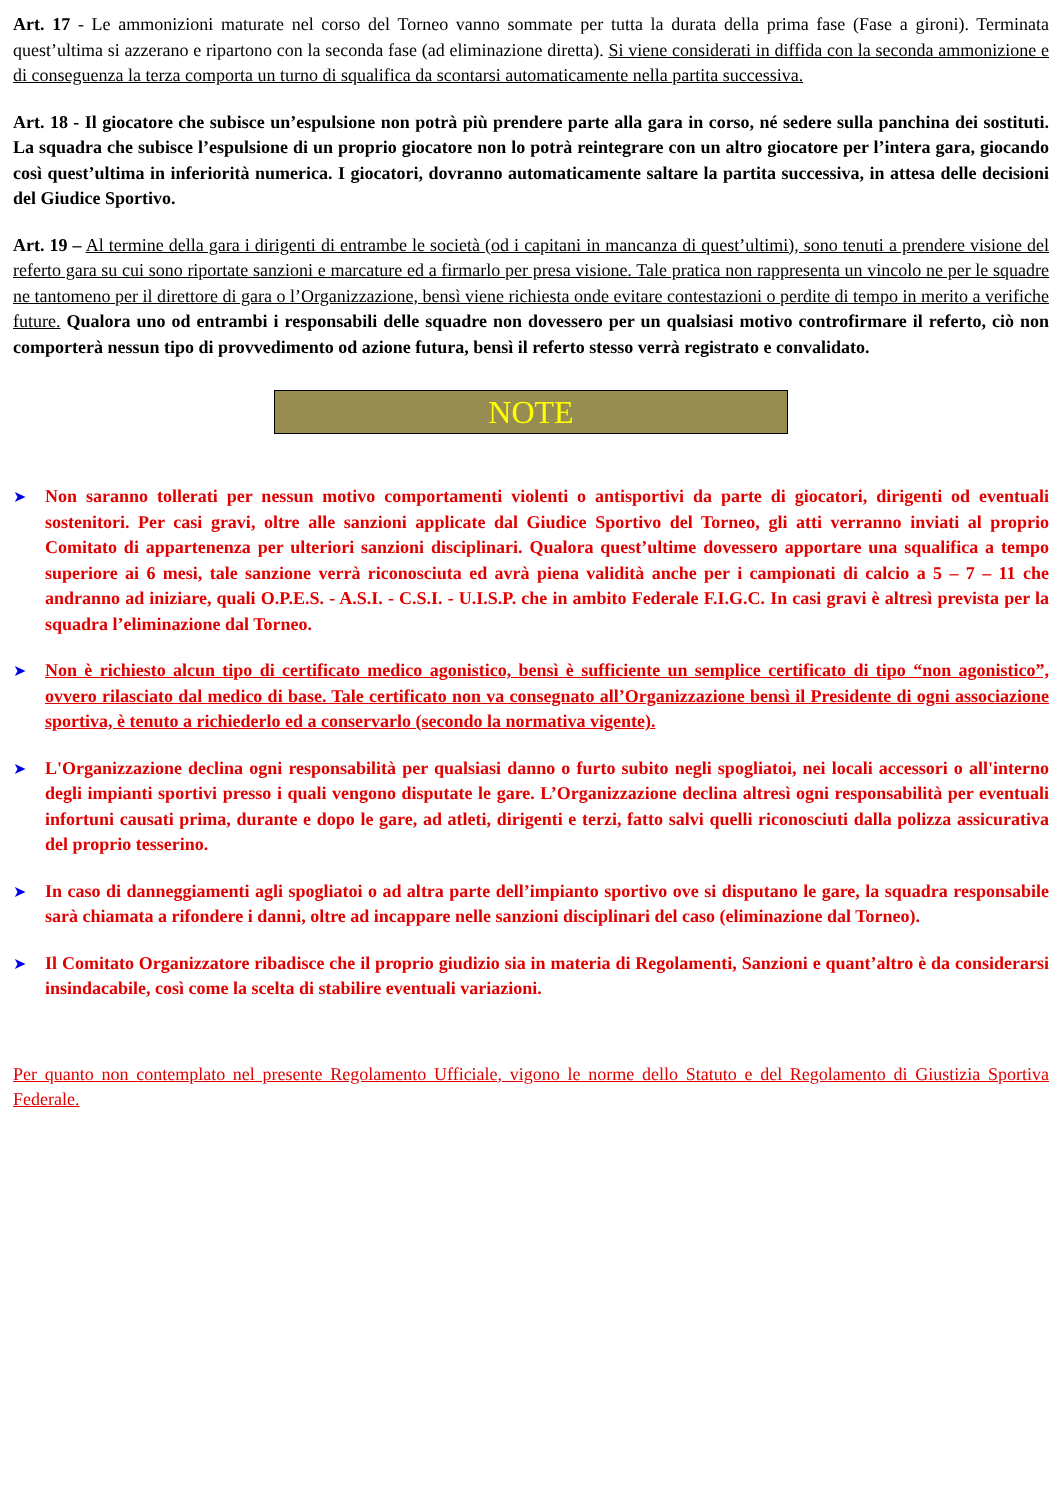Art. 17 - Le ammonizioni maturate nel corso del Torneo vanno sommate per tutta la durata della prima fase (Fase a gironi). Terminata quest’ultima si azzerano e ripartono con la seconda fase (ad eliminazione diretta). Si viene considerati in diffida con la seconda ammonizione e di conseguenza la terza comporta un turno di squalifica da scontarsi automaticamente nella partita successiva.
Art. 18 - Il giocatore che subisce un’espulsione non potrà più prendere parte alla gara in corso, né sedere sulla panchina dei sostituti. La squadra che subisce l’espulsione di un proprio giocatore non lo potrà reintegrare con un altro giocatore per l’intera gara, giocando così quest’ultima in inferiorità numerica. I giocatori, dovranno automaticamente saltare la partita successiva, in attesa delle decisioni del Giudice Sportivo.
Art. 19 – Al termine della gara i dirigenti di entrambe le società (od i capitani in mancanza di quest’ultimi), sono tenuti a prendere visione del referto gara su cui sono riportate sanzioni e marcature ed a firmarlo per presa visione. Tale pratica non rappresenta un vincolo ne per le squadre ne tantomeno per il direttore di gara o l’Organizzazione, bensì viene richiesta onde evitare contestazioni o perdite di tempo in merito a verifiche future. Qualora uno od entrambi i responsabili delle squadre non dovessero per un qualsiasi motivo controfirmare il referto, ciò non comporterà nessun tipo di provvedimento od azione futura, bensì il referto stesso verrà registrato e convalidato.
NOTE
➤ Non saranno tollerati per nessun motivo comportamenti violenti o antisportivi da parte di giocatori, dirigenti od eventuali sostenitori. Per casi gravi, oltre alle sanzioni applicate dal Giudice Sportivo del Torneo, gli atti verranno inviati al proprio Comitato di appartenenza per ulteriori sanzioni disciplinari. Qualora quest’ultime dovessero apportare una squalifica a tempo superiore ai 6 mesi, tale sanzione verrà riconosciuta ed avrà piena validità anche per i campionati di calcio a 5 – 7 – 11 che andranno ad iniziare, quali O.P.E.S. - A.S.I. - C.S.I. - U.I.S.P. che in ambito Federale F.I.G.C. In casi gravi è altresì prevista per la squadra l’eliminazione dal Torneo.
➤ Non è richiesto alcun tipo di certificato medico agonistico, bensì è sufficiente un semplice certificato di tipo “non agonistico”, ovvero rilasciato dal medico di base. Tale certificato non va consegnato all’Organizzazione bensì il Presidente di ogni associazione sportiva, è tenuto a richiederlo ed a conservarlo (secondo la normativa vigente).
➤ L'Organizzazione declina ogni responsabilità per qualsiasi danno o furto subito negli spogliatoi, nei locali accessori o all'interno degli impianti sportivi presso i quali vengono disputate le gare. L’Organizzazione declina altresì ogni responsabilità per eventuali infortuni causati prima, durante e dopo le gare, ad atleti, dirigenti e terzi, fatto salvi quelli riconosciuti dalla polizza assicurativa del proprio tesserino.
➤ In caso di danneggiamenti agli spogliatoi o ad altra parte dell’impianto sportivo ove si disputano le gare, la squadra responsabile sarà chiamata a rifondere i danni, oltre ad incappare nelle sanzioni disciplinari del caso (eliminazione dal Torneo).
➤ Il Comitato Organizzatore ribadisce che il proprio giudizio sia in materia di Regolamenti, Sanzioni e quant’altro è da considerarsi insindacabile, così come la scelta di stabilire eventuali variazioni.
Per quanto non contemplato nel presente Regolamento Ufficiale, vigono le norme dello Statuto e del Regolamento di Giustizia Sportiva Federale.